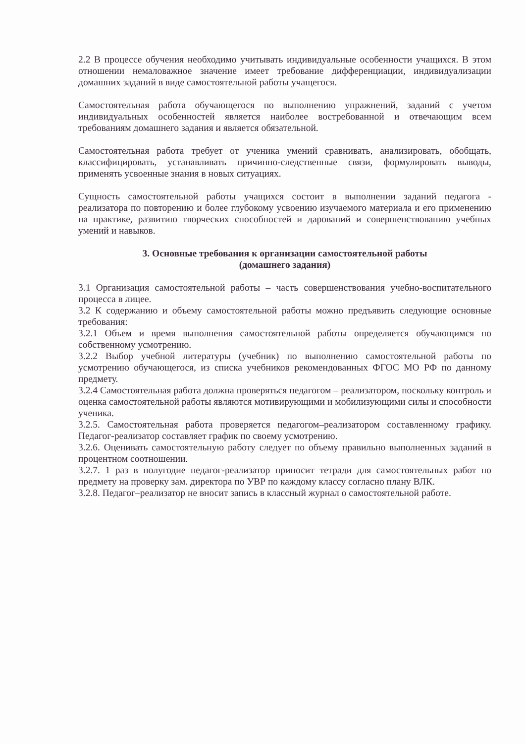2.2 В процессе обучения необходимо учитывать индивидуальные особенности учащихся. В этом отношении немаловажное значение имеет требование дифференциации, индивидуализации домашних заданий в виде самостоятельной работы учащегося.
Самостоятельная работа обучающегося по выполнению упражнений, заданий с учетом индивидуальных особенностей является наиболее востребованной и отвечающим всем требованиям домашнего задания и является обязательной.
Самостоятельная работа требует от ученика умений сравнивать, анализировать, обобщать, классифицировать, устанавливать причинно-следственные связи, формулировать выводы, применять усвоенные знания в новых ситуациях.
Сущность самостоятельной работы учащихся состоит в выполнении заданий педагога - реализатора по повторению и более глубокому усвоению изучаемого материала и его применению на практике, развитию творческих способностей и дарований и совершенствованию учебных умений и навыков.
3. Основные требования к организации самостоятельной работы
(домашнего задания)
3.1 Организация самостоятельной работы – часть совершенствования учебно-воспитательного процесса в лицее.
3.2 К содержанию и объему самостоятельной работы можно предъявить следующие основные требования:
3.2.1 Объем и время выполнения самостоятельной работы определяется обучающимся по собственному усмотрению.
3.2.2 Выбор учебной литературы (учебник) по выполнению самостоятельной работы по усмотрению обучающегося, из списка учебников рекомендованных ФГОС МО РФ по данному предмету.
3.2.4 Самостоятельная работа должна проверяться педагогом – реализатором, поскольку контроль и оценка самостоятельной работы являются мотивирующими и мобилизующими силы и способности ученика.
3.2.5. Самостоятельная работа проверяется педагогом–реализатором составленному графику. Педагог-реализатор составляет график по своему усмотрению.
3.2.6. Оценивать самостоятельную работу следует по объему правильно выполненных заданий в процентном соотношении.
3.2.7. 1 раз в полугодие педагог-реализатор приносит тетради для самостоятельных работ по предмету на проверку зам. директора по УВР по каждому классу согласно плану ВЛК.
3.2.8. Педагог–реализатор не вносит запись в классный журнал о самостоятельной работе.